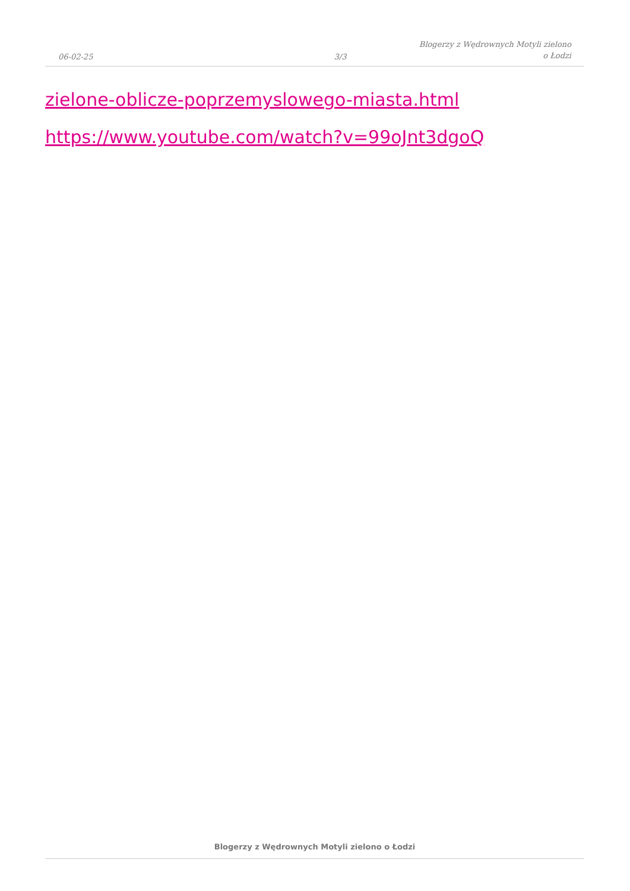06-02-25
3/3
Blogerzy z Wędrownych Motyli zielono
o Łodzi
zielone-oblicze-poprzemyslowego-miasta.html
https://www.youtube.com/watch?v=99oJnt3dgoQ
Blogerzy z Wędrownych Motyli zielono o Łodzi